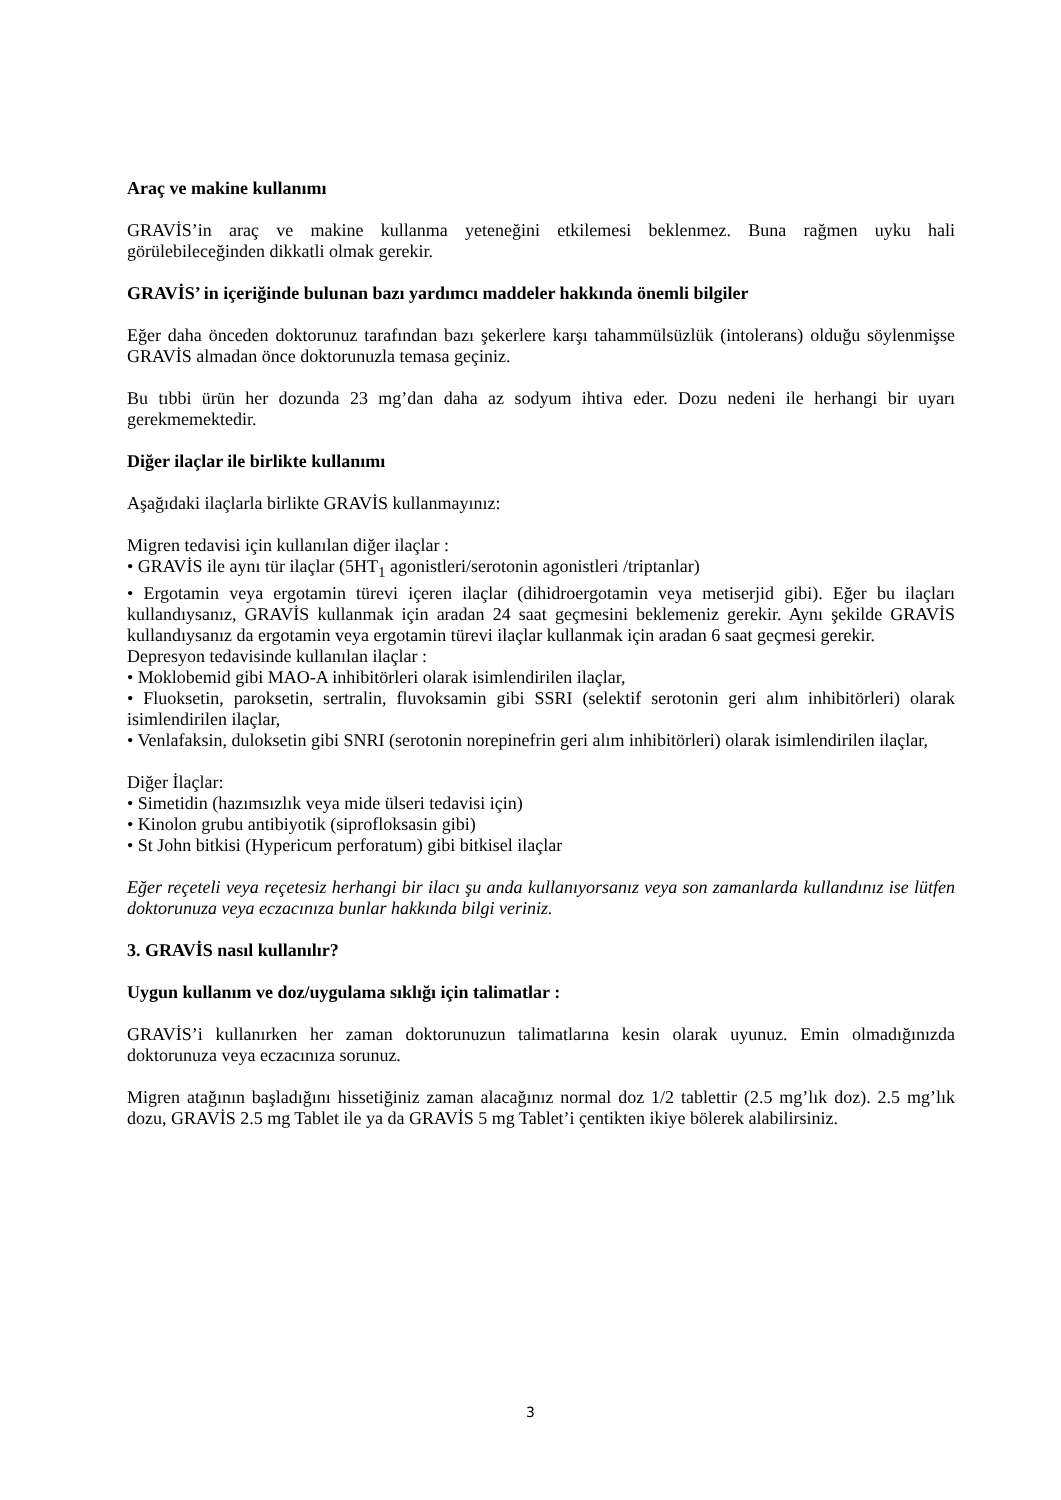Araç ve makine kullanımı
GRAVİS’in araç ve makine kullanma yeteneğini etkilemesi beklenmez. Buna rağmen uyku hali görülebileceğinden dikkatli olmak gerekir.
GRAVİS’ in içeriğinde bulunan bazı yardımcı maddeler hakkında önemli bilgiler
Eğer daha önceden doktorunuz tarafından bazı şekerlere karşı tahammülsüzlük (intolerans) olduğu söylenmişse GRAVİS almadan önce doktorunuzla temasa geçiniz.
Bu tıbbi ürün her dozunda 23 mg’dan daha az sodyum ihtiva eder. Dozu nedeni ile herhangi bir uyarı gerekmemektedir.
Diğer ilaçlar ile birlikte kullanımı
Aşağıdaki ilaçlarla birlikte GRAVİS kullanmayınız:
Migren tedavisi için kullanılan diğer ilaçlar :
• GRAVİS ile aynı tür ilaçlar (5HT<sub>1</sub> agonistleri/serotonin agonistleri /triptanlar)
• Ergotamin veya ergotamin türevi içeren ilaçlar (dihidroergotamin veya metiserjid gibi). Eğer bu ilaçları kullandıysanız, GRAVİS kullanmak için aradan 24 saat geçmesini beklemeniz gerekir. Aynı şekilde GRAVİS kullandıysanız da ergotamin veya ergotamin türevi ilaçlar kullanmak için aradan 6 saat geçmesi gerekir.
Depresyon tedavisinde kullanılan ilaçlar :
• Moklobemid gibi MAO-A inhibitörleri olarak isimlendirilen ilaçlar,
• Fluoksetin, paroksetin, sertralin, fluvoksamin gibi SSRI (selektif serotonin geri alım inhibitörleri) olarak isimlendirilen ilaçlar,
• Venlafaksin, duloksetin gibi SNRI (serotonin norepinefrin geri alım inhibitörleri) olarak isimlendirilen ilaçlar,
Diğer İlaçlar:
• Simetidin (hazımsızlık veya mide ülseri tedavisi için)
• Kinolon grubu antibiyotik (siprofloksasin gibi)
• St John bitkisi (Hypericum perforatum) gibi bitkisel ilaçlar
Eğer reçeteli veya reçetesiz herhangi bir ilacı şu anda kullanıyorsanız veya son zamanlarda kullandınız ise lütfen doktorunuza veya eczacınıza bunlar hakkında bilgi veriniz.
3. GRAVİS nasıl kullanılır?
Uygun kullanım ve doz/uygulama sıklığı için talimatlar :
GRAVİS’i kullanırken her zaman doktorunuzun talimatlarına kesin olarak uyunuz. Emin olmadığınızda doktorunuza veya eczacınıza sorunuz.
Migren atağının başladığını hissetiğiniz zaman alacağınız normal doz 1/2 tablettir (2.5 mg’lık doz). 2.5 mg’lık dozu, GRAVİS 2.5 mg Tablet ile ya da GRAVİS 5 mg Tablet’i çentikten ikiye bölerek alabilirsiniz.
3